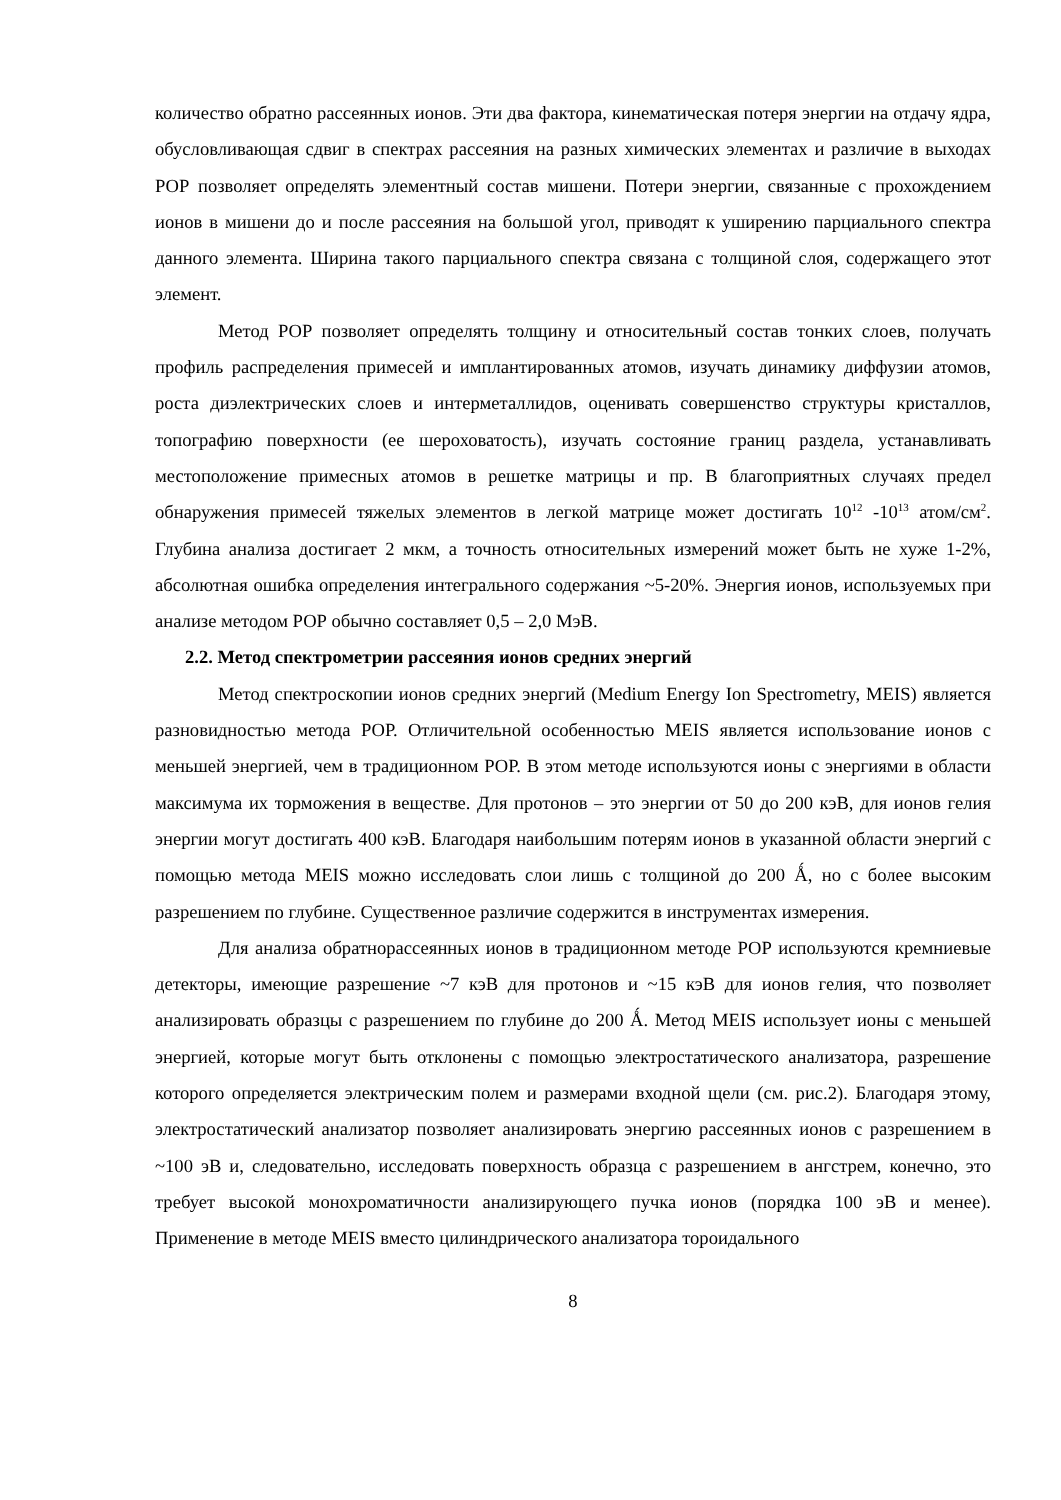количество обратно рассеянных ионов. Эти два фактора, кинематическая потеря энергии на отдачу ядра, обусловливающая сдвиг в спектрах рассеяния на разных химических элементах и различие в выходах РОР позволяет определять элементный состав мишени. Потери энергии, связанные с прохождением ионов в мишени до и после рассеяния на большой угол, приводят к уширению парциального спектра данного элемента. Ширина такого парциального спектра связана с толщиной слоя, содержащего этот элемент.
Метод РОР позволяет определять толщину и относительный состав тонких слоев, получать профиль распределения примесей и имплантированных атомов, изучать динамику диффузии атомов, роста диэлектрических слоев и интерметаллидов, оценивать совершенство структуры кристаллов, топографию поверхности (ее шероховатость), изучать состояние границ раздела, устанавливать местоположение примесных атомов в решетке матрицы и пр. В благоприятных случаях предел обнаружения примесей тяжелых элементов в легкой матрице может достигать 10<sup>12</sup> -10<sup>13</sup> атом/см<sup>2</sup>. Глубина анализа достигает 2 мкм, а точность относительных измерений может быть не хуже 1-2%, абсолютная ошибка определения интегрального содержания ~5-20%. Энергия ионов, используемых при анализе методом РОР обычно составляет 0,5 – 2,0 МэВ.
2.2. Метод спектрометрии рассеяния ионов средних энергий
Метод спектроскопии ионов средних энергий (Medium Energy Ion Spectrometry, MEIS) является разновидностью метода РОР. Отличительной особенностью MEIS является использование ионов с меньшей энергией, чем в традиционном РОР. В этом методе используются ионы с энергиями в области максимума их торможения в веществе. Для протонов – это энергии от 50 до 200 кэВ, для ионов гелия энергии могут достигать 400 кэВ. Благодаря наибольшим потерям ионов в указанной области энергий с помощью метода MEIS можно исследовать слои лишь с толщиной до 200 Ǻ, но с более высоким разрешением по глубине. Существенное различие содержится в инструментах измерения.
Для анализа обратнорассеянных ионов в традиционном методе РОР используются кремниевые детекторы, имеющие разрешение ~7 кэВ для протонов и ~15 кэВ для ионов гелия, что позволяет анализировать образцы с разрешением по глубине до 200 Ǻ. Метод MEIS использует ионы с меньшей энергией, которые могут быть отклонены с помощью электростатического анализатора, разрешение которого определяется электрическим полем и размерами входной щели (см. рис.2). Благодаря этому, электростатический анализатор позволяет анализировать энергию рассеянных ионов с разрешением в ~100 эВ и, следовательно, исследовать поверхность образца с разрешением в ангстрем, конечно, это требует высокой монохроматичности анализирующего пучка ионов (порядка 100 эВ и менее). Применение в методе MEIS вместо цилиндрического анализатора тороидального
8